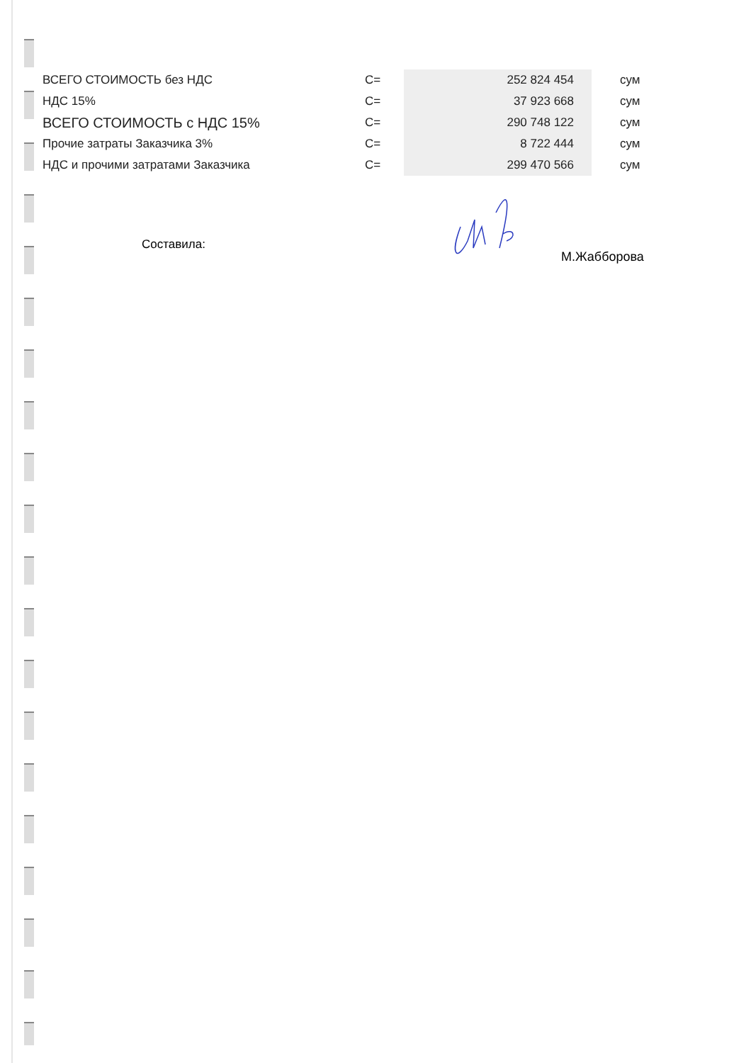| ВСЕГО СТОИМОСТЬ без НДС | С= | 252 824 454 | сум |
| НДС 15% | С= | 37 923 668 | сум |
| ВСЕГО СТОИМОСТЬ с НДС 15% | С= | 290 748 122 | сум |
| Прочие затраты Заказчика 3% | С= | 8 722 444 | сум |
| НДС и прочими затратами Заказчика | С= | 299 470 566 | сум |
Составила:
М.Жабборова